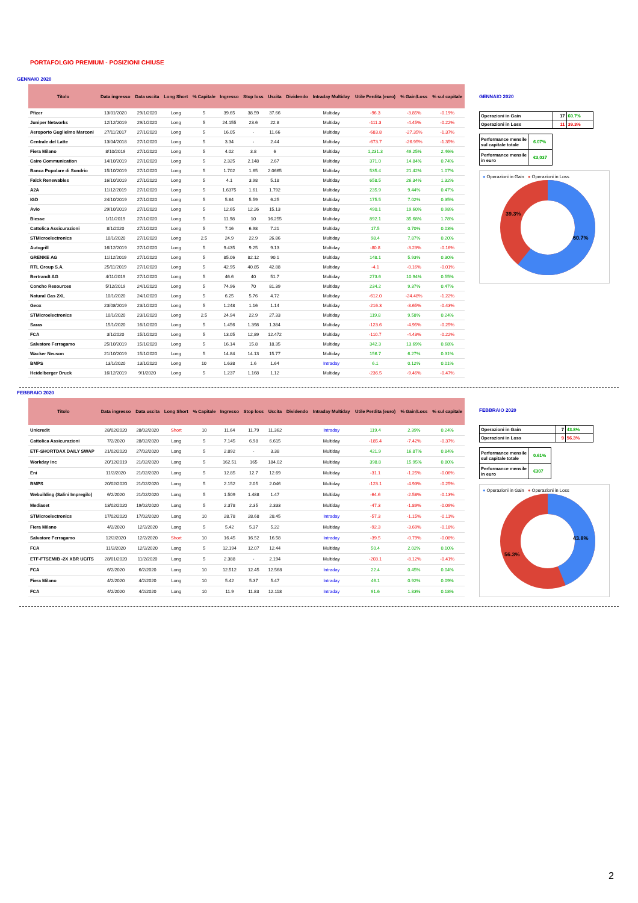PORTAFOLGIO PREMIUM - POSIZIONI CHIUSE
GENNAIO 2020
| Titolo | Data ingresso | Data uscita | Long Short | % Capitale | Ingresso | Stop loss | Uscita | Dividendo | Intraday Multiday | Utile Perdita (euro) | % Gain/Loss | % sul capitale |
| --- | --- | --- | --- | --- | --- | --- | --- | --- | --- | --- | --- | --- |
| Pfizer | 13/01/2020 | 29/1/2020 | Long | 5 | 39.65 | 38.59 | 37.66 | | Multiday | -96.3 | -3.85% | -0.19% |
| Juniper Networks | 12/12/2019 | 29/1/2020 | Long | 5 | 24.155 | 23.6 | 22.8 | | Multiday | -111.3 | -4.45% | -0.22% |
| Aeroporto Guglielmo Marconi | 27/11/2017 | 27/1/2020 | Long | 5 | 16.05 | - | 11.66 | | Multiday | -683.8 | -27.35% | -1.37% |
| Centrale del Latte | 13/04/2018 | 27/1/2020 | Long | 5 | 3.34 | - | 2.44 | | Multiday | -673.7 | -26.95% | -1.35% |
| Fiera Milano | 8/10/2019 | 27/1/2020 | Long | 5 | 4.02 | 3.8 | 6 | | Multiday | 1,231.3 | 49.25% | 2.46% |
| Cairo Communication | 14/10/2019 | 27/1/2020 | Long | 5 | 2.325 | 2.148 | 2.67 | | Multiday | 371.0 | 14.84% | 0.74% |
| Banca Popolare di Sondrio | 15/10/2019 | 27/1/2020 | Long | 5 | 1.702 | 1.65 | 2.0665 | | Multiday | 535.4 | 21.42% | 1.07% |
| Falck Renewables | 16/10/2019 | 27/1/2020 | Long | 5 | 4.1 | 3.98 | 5.18 | | Multiday | 658.5 | 26.34% | 1.32% |
| A2A | 11/12/2019 | 27/1/2020 | Long | 5 | 1.6375 | 1.61 | 1.792 | | Multiday | 235.9 | 9.44% | 0.47% |
| IGD | 24/10/2019 | 27/1/2020 | Long | 5 | 5.84 | 5.59 | 6.25 | | Multiday | 175.5 | 7.02% | 0.35% |
| Avio | 29/10/2019 | 27/1/2020 | Long | 5 | 12.65 | 12.26 | 15.13 | | Multiday | 490.1 | 19.60% | 0.98% |
| Biesse | 1/11/2019 | 27/1/2020 | Long | 5 | 11.98 | 10 | 16.255 | | Multiday | 892.1 | 35.68% | 1.78% |
| Cattolica Assicurazioni | 8/1/2020 | 27/1/2020 | Long | 5 | 7.16 | 6.98 | 7.21 | | Multiday | 17.5 | 0.70% | 0.03% |
| STMicroelectronics | 10/1/2020 | 27/1/2020 | Long | 2.5 | 24.9 | 22.9 | 26.86 | | Multiday | 98.4 | 7.87% | 0.20% |
| Autogrill | 16/12/2019 | 27/1/2020 | Long | 5 | 9.435 | 9.25 | 9.13 | | Multiday | -80.8 | -3.23% | -0.16% |
| GRENKE AG | 11/12/2019 | 27/1/2020 | Long | 5 | 85.06 | 82.12 | 90.1 | | Multiday | 148.1 | 5.93% | 0.30% |
| RTL Group S.A. | 25/11/2019 | 27/1/2020 | Long | 5 | 42.95 | 40.85 | 42.88 | | Multiday | -4.1 | -0.16% | -0.01% |
| Bertrandt AG | 4/11/2019 | 27/1/2020 | Long | 5 | 46.6 | 40 | 51.7 | | Multiday | 273.6 | 10.94% | 0.55% |
| Concho Resources | 5/12/2019 | 24/1/2020 | Long | 5 | 74.96 | 70 | 81.39 | | Multiday | 234.2 | 9.37% | 0.47% |
| Natural Gas 2XL | 10/1/2020 | 24/1/2020 | Long | 5 | 6.25 | 5.76 | 4.72 | | Multiday | -612.0 | -24.48% | -1.22% |
| Geox | 23/08/2019 | 23/1/2020 | Long | 5 | 1.248 | 1.16 | 1.14 | | Multiday | -216.3 | -8.65% | -0.43% |
| STMicroelectronics | 10/1/2020 | 23/1/2020 | Long | 2.5 | 24.94 | 22.9 | 27.33 | | Multiday | 119.8 | 9.58% | 0.24% |
| Saras | 15/1/2020 | 16/1/2020 | Long | 5 | 1.456 | 1.398 | 1.384 | | Multiday | -123.6 | -4.95% | -0.25% |
| FCA | 3/1/2020 | 15/1/2020 | Long | 5 | 13.05 | 12,89 | 12.472 | | Multiday | -110.7 | -4.43% | -0.22% |
| Salvatore Ferragamo | 25/10/2019 | 15/1/2020 | Long | 5 | 16.14 | 15.8 | 18.35 | | Multiday | 342.3 | 13.69% | 0.68% |
| Wacker Neuson | 21/10/2019 | 15/1/2020 | Long | 5 | 14.84 | 14.13 | 15.77 | | Multiday | 156.7 | 6.27% | 0.31% |
| BMPS | 13/1/2020 | 13/1/2020 | Long | 10 | 1.638 | 1.6 | 1.64 | | Intraday | 6.1 | 0.12% | 0.01% |
| Heidelberger Druck | 16/12/2019 | 9/1/2020 | Long | 5 | 1.237 | 1.168 | 1.12 | | Multiday | -236.5 | -9.46% | -0.47% |
GENNAIO 2020
| Operazioni in Gain | 17 | 60.7% |
| Operazioni in Loss | 11 | 39.3% |
| Performance mensile sul capitale totale | 6.07% |
| Performance mensile in euro | €3,037 |
● Operazioni in Gain ● Operazioni in Loss
39.3%
60.7%
FEBBRAIO 2020
| Titolo | Data ingresso | Data uscita | Long Short | % Capitale | Ingresso | Stop loss | Uscita | Dividendo | Intraday Multiday | Utile Perdita (euro) | % Gain/Loss | % sul capitale |
| --- | --- | --- | --- | --- | --- | --- | --- | --- | --- | --- | --- | --- |
| Unicredit | 28/02/2020 | 28/02/2020 | Short | 10 | 11.64 | 11.79 | 11.362 | | Intraday | 119.4 | 2.39% | 0.24% |
| Cattolica Assicurazioni | 7/2/2020 | 28/02/2020 | Long | 5 | 7.145 | 6.98 | 6.615 | | Multiday | -185.4 | -7.42% | -0.37% |
| ETF-SHORTDAX DAILY SWAP | 21/02/2020 | 27/02/2020 | Long | 5 | 2.892 | - | 3.38 | | Multiday | 421.9 | 16.87% | 0.84% |
| Workday Inc | 20/12/2019 | 21/02/2020 | Long | 5 | 162.51 | 165 | 184.02 | | Multiday | 398.8 | 15.95% | 0.80% |
| Eni | 11/2/2020 | 21/02/2020 | Long | 5 | 12.85 | 12.7 | 12.69 | | Multiday | -31.1 | -1.25% | -0.06% |
| BMPS | 20/02/2020 | 21/02/2020 | Long | 5 | 2.152 | 2.05 | 2.046 | | Multiday | -123.1 | -4.93% | -0.25% |
| Webuilding (Salini Impregilo) | 6/2/2020 | 21/02/2020 | Long | 5 | 1.509 | 1.488 | 1.47 | | Multiday | -64.6 | -2.58% | -0.13% |
| Mediaset | 13/02/2020 | 19/02/2020 | Long | 5 | 2.378 | 2.35 | 2.333 | | Multiday | -47.3 | -1.89% | -0.09% |
| STMicroelectronics | 17/02/2020 | 17/02/2020 | Long | 10 | 28.78 | 28.68 | 28.45 | | Intraday | -57.3 | -1.15% | -0.11% |
| Fiera Milano | 4/2/2020 | 12/2/2020 | Long | 5 | 5.42 | 5.37 | 5.22 | | Multiday | -92.3 | -3.69% | -0.18% |
| Salvatore Ferragamo | 12/2/2020 | 12/2/2020 | Short | 10 | 16.45 | 16.52 | 16.58 | | Intraday | -39.5 | -0.79% | -0.08% |
| FCA | 11/2/2020 | 12/2/2020 | Long | 5 | 12.194 | 12.07 | 12.44 | | Multiday | 50.4 | 2.02% | 0.10% |
| ETF-FTSEMIB -2X XBR UCITS | 28/01/2020 | 11/2/2020 | Long | 5 | 2.388 | - | 2.194 | | Multiday | -203.1 | -8.12% | -0.41% |
| FCA | 6/2/2020 | 6/2/2020 | Long | 10 | 12.512 | 12.45 | 12.568 | | Intraday | 22.4 | 0.45% | 0.04% |
| Fiera Milano | 4/2/2020 | 4/2/2020 | Long | 10 | 5.42 | 5.37 | 5.47 | | Intraday | 46.1 | 0.92% | 0.09% |
| FCA | 4/2/2020 | 4/2/2020 | Long | 10 | 11.9 | 11.83 | 12.118 | | Intraday | 91.6 | 1.83% | 0.18% |
FEBBRAIO 2020
| Operazioni in Gain | 7 | 43.8% |
| Operazioni in Loss | 9 | 56.3% |
| Performance mensile sul capitale totale | 0.61% |
| Performance mensile in euro | €307 |
● Operazioni in Gain ● Operazioni in Loss
56.3%
43.8%
2